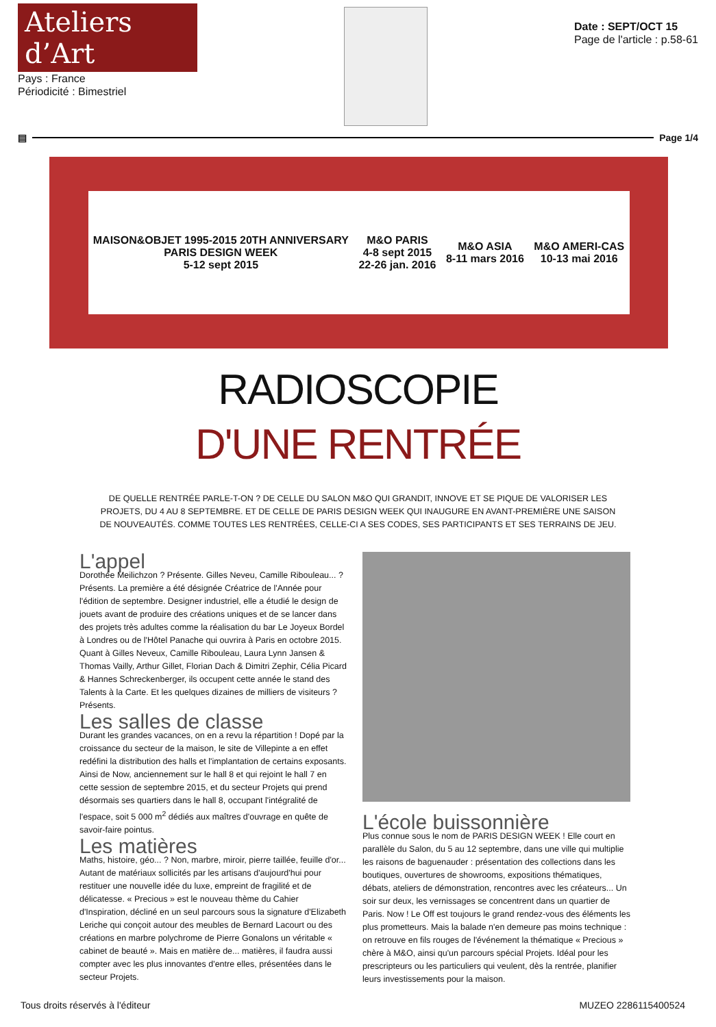Ateliers d’Art
Pays : France
Périodicité : Bimestriel
Date : SEPT/OCT 15
Page de l'article : p.58-61
▤ Page 1/4
MAISON&OBJET 1995-2015 20TH ANNIVERSARY
PARIS DESIGN WEEK
5-12 sept 2015
M&O PARIS
4-8 sept 2015
22-26 jan. 2016
M&O ASIA
8-11 mars 2016
M&O AMERI-CAS
10-13 mai 2016
RADIOSCOPIE
D'UNE RENTRÉE
DE QUELLE RENTRÉE PARLE-T-ON ? DE CELLE DU SALON M&O QUI GRANDIT, INNOVE ET SE PIQUE DE VALORISER LES PROJETS, DU 4 AU 8 SEPTEMBRE. ET DE CELLE DE PARIS DESIGN WEEK QUI INAUGURE EN AVANT-PREMIÈRE UNE SAISON DE NOUVEAUTÉS. COMME TOUTES LES RENTRÉES, CELLE-CI A SES CODES, SES PARTICIPANTS ET SES TERRAINS DE JEU.
L'appel
Dorothée Meilichzon ? Présente. Gilles Neveu, Camille Ribouleau... ? Présents. La première a été désignée Créatrice de l'Année pour l'édition de septembre. Designer industriel, elle a étudié le design de jouets avant de produire des créations uniques et de se lancer dans des projets très adultes comme la réalisation du bar Le Joyeux Bordel à Londres ou de l'Hôtel Panache qui ouvrira à Paris en octobre 2015. Quant à Gilles Neveux, Camille Ribouleau, Laura Lynn Jansen & Thomas Vailly, Arthur Gillet, Florian Dach & Dimitri Zephir, Célia Picard & Hannes Schreckenberger, ils occupent cette année le stand des Talents à la Carte. Et les quelques dizaines de milliers de visiteurs ? Présents.
Les salles de classe
Durant les grandes vacances, on en a revu la répartition ! Dopé par la croissance du secteur de la maison, le site de Villepinte a en effet redéfini la distribution des halls et l'implantation de certains exposants. Ainsi de Now, anciennement sur le hall 8 et qui rejoint le hall 7 en cette session de septembre 2015, et du secteur Projets qui prend désormais ses quartiers dans le hall 8, occupant l'intégralité de l'espace, soit 5 000 m<sup>2</sup> dédiés aux maîtres d'ouvrage en quête de savoir-faire pointus.
Les matières
Maths, histoire, géo... ? Non, marbre, miroir, pierre taillée, feuille d'or... Autant de matériaux sollicités par les artisans d'aujourd'hui pour restituer une nouvelle idée du luxe, empreint de fragilité et de délicatesse. « Precious » est le nouveau thème du Cahier d'Inspiration, décliné en un seul parcours sous la signature d'Elizabeth Leriche qui conçoit autour des meubles de Bernard Lacourt ou des créations en marbre polychrome de Pierre Gonalons un véritable « cabinet de beauté ». Mais en matière de... matières, il faudra aussi compter avec les plus innovantes d'entre elles, présentées dans le secteur Projets.
L'école buissonnière
Plus connue sous le nom de PARIS DESIGN WEEK ! Elle court en parallèle du Salon, du 5 au 12 septembre, dans une ville qui multiplie les raisons de baguenauder : présentation des collections dans les boutiques, ouvertures de showrooms, expositions thématiques, débats, ateliers de démonstration, rencontres avec les créateurs... Un soir sur deux, les vernissages se concentrent dans un quartier de Paris. Now ! Le Off est toujours le grand rendez-vous des éléments les plus prometteurs. Mais la balade n'en demeure pas moins technique : on retrouve en fils rouges de l'événement la thématique « Precious » chère à M&O, ainsi qu'un parcours spécial Projets. Idéal pour les prescripteurs ou les particuliers qui veulent, dès la rentrée, planifier leurs investissements pour la maison.
Tous droits réservés à l'éditeur MUZEO 2286115400524